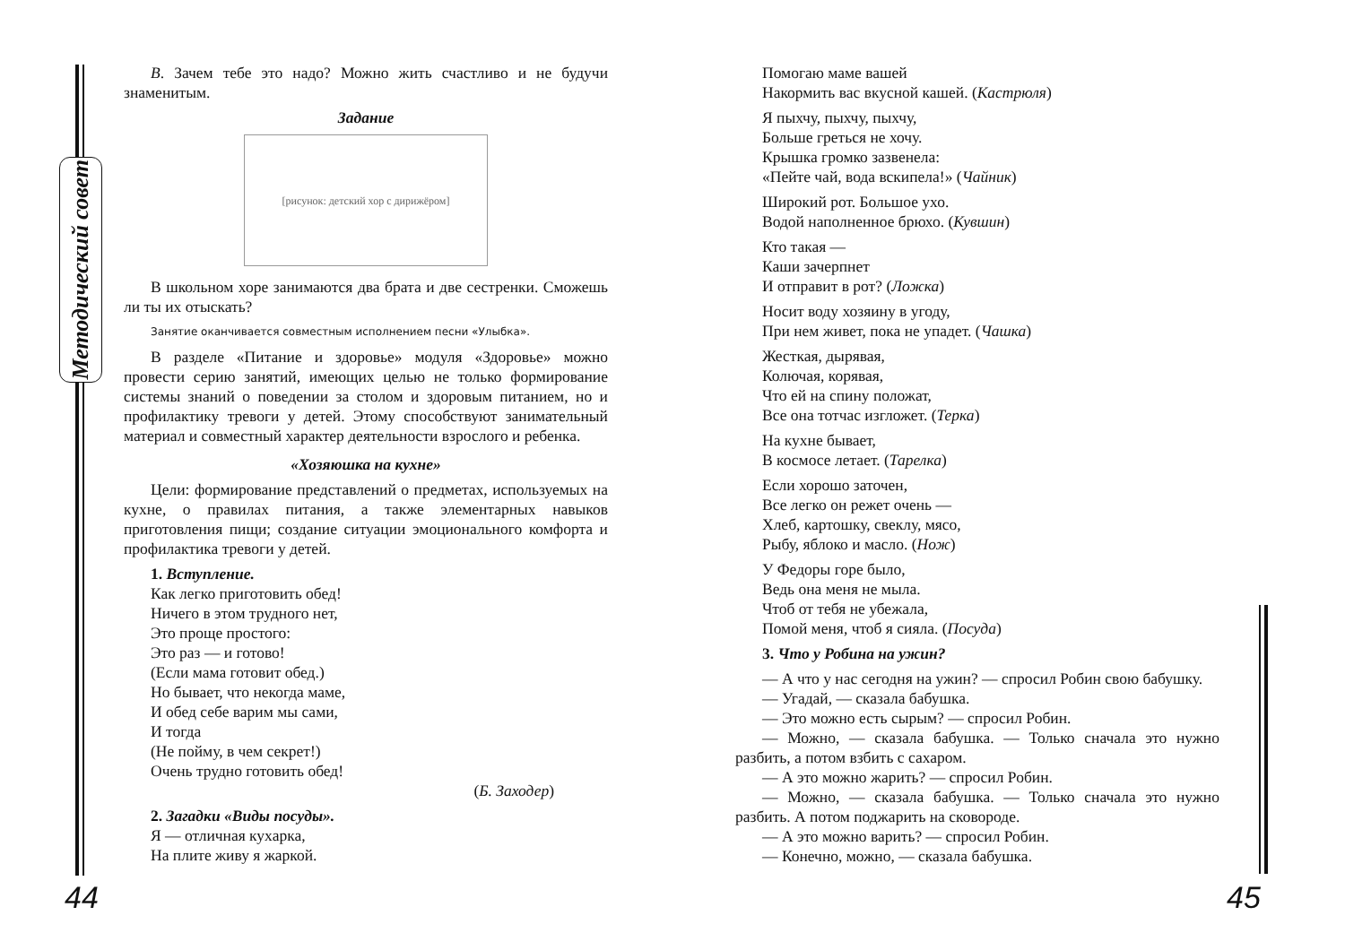Методический совет
В. Зачем тебе это надо? Можно жить счастливо и не будучи знаменитым.
Задание
[рисунок: детский хор с дирижёром]
В школьном хоре занимаются два брата и две сестренки. Сможешь ли ты их отыскать?
Занятие оканчивается совместным исполнением песни «Улыбка».
В разделе «Питание и здоровье» модуля «Здоровье» можно провести серию занятий, имеющих целью не только формирование системы знаний о поведении за столом и здоровым питанием, но и профилактику тревоги у детей. Этому способствуют занимательный материал и совместный характер деятельности взрослого и ребенка.
«Хозяюшка на кухне»
Цели: формирование представлений о предметах, используемых на кухне, о правилах питания, а также элементарных навыков приготовления пищи; создание ситуации эмоционального комфорта и профилактика тревоги у детей.
1. Вступление.
Как легко приготовить обед!
Ничего в этом трудного нет,
Это проще простого:
Это раз — и готово!
(Если мама готовит обед.)
Но бывает, что некогда маме,
И обед себе варим мы сами,
И тогда
(Не пойму, в чем секрет!)
Очень трудно готовить обед!
(Б. Заходер)
2. Загадки «Виды посуды».
Я — отличная кухарка,
На плите живу я жаркой.
Помогаю маме вашей
Накормить вас вкусной кашей. (Кастрюля)
Я пыхчу, пыхчу, пыхчу,
Больше греться не хочу.
Крышка громко зазвенела:
«Пейте чай, вода вскипела!» (Чайник)
Широкий рот. Большое ухо.
Водой наполненное брюхо. (Кувшин)
Кто такая —
Каши зачерпнет
И отправит в рот? (Ложка)
Носит воду хозяину в угоду,
При нем живет, пока не упадет. (Чашка)
Жесткая, дырявая,
Колючая, корявая,
Что ей на спину положат,
Все она тотчас изгложет. (Терка)
На кухне бывает,
В космосе летает. (Тарелка)
Если хорошо заточен,
Все легко он режет очень —
Хлеб, картошку, свеклу, мясо,
Рыбу, яблоко и масло. (Нож)
У Федоры горе было,
Ведь она меня не мыла.
Чтоб от тебя не убежала,
Помой меня, чтоб я сияла. (Посуда)
3. Что у Робина на ужин?
— А что у нас сегодня на ужин? — спросил Робин свою бабушку.
— Угадай, — сказала бабушка.
— Это можно есть сырым? — спросил Робин.
— Можно, — сказала бабушка. — Только сначала это нужно разбить, а потом взбить с сахаром.
— А это можно жарить? — спросил Робин.
— Можно, — сказала бабушка. — Только сначала это нужно разбить. А потом поджарить на сковороде.
— А это можно варить? — спросил Робин.
— Конечно, можно, — сказала бабушка.
44 45